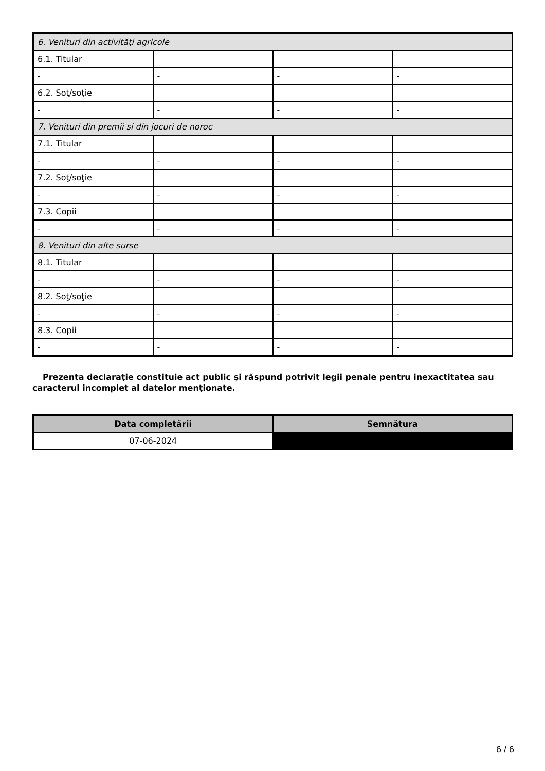| 6. Venituri din activităţi agricole | | | |
| 6.1. Titular | | | |
| - | - | - | - |
| 6.2. Soţ/soţie | | | |
| - | - | - | - |
| 7. Venituri din premii şi din jocuri de noroc | | | |
| 7.1. Titular | | | |
| - | - | - | - |
| 7.2. Soţ/soţie | | | |
| - | - | - | - |
| 7.3. Copii | | | |
| - | - | - | - |
| 8. Venituri din alte surse | | | |
| 8.1. Titular | | | |
| - | - | - | - |
| 8.2. Soţ/soţie | | | |
| - | - | - | - |
| 8.3. Copii | | | |
| - | - | - | - |
Prezenta declaraţie constituie act public şi răspund potrivit legii penale pentru inexactitatea sau caracterul incomplet al datelor menţionate.
| Data completării | Semnătura |
| --- | --- |
| 07-06-2024 | |
6 / 6